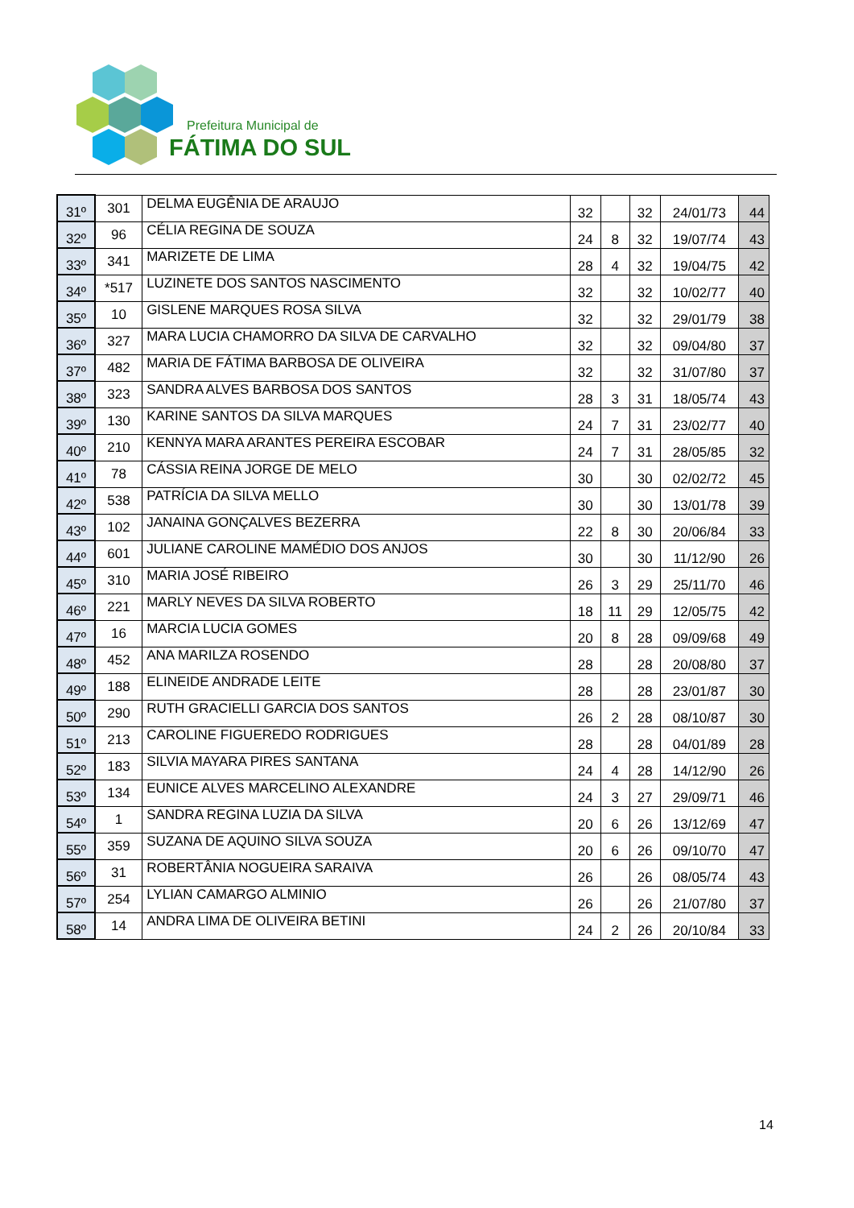Prefeitura Municipal de
FÁTIMA DO SUL
| 31º | 301 | DELMA EUGÊNIA DE ARAUJO | 32 | | 32 | 24/01/73 | 44 |
| 32º | 96 | CÉLIA REGINA DE SOUZA | 24 | 8 | 32 | 19/07/74 | 43 |
| 33º | 341 | MARIZETE DE LIMA | 28 | 4 | 32 | 19/04/75 | 42 |
| 34º | *517 | LUZINETE DOS SANTOS NASCIMENTO | 32 | | 32 | 10/02/77 | 40 |
| 35º | 10 | GISLENE MARQUES ROSA SILVA | 32 | | 32 | 29/01/79 | 38 |
| 36º | 327 | MARA LUCIA CHAMORRO DA SILVA DE CARVALHO | 32 | | 32 | 09/04/80 | 37 |
| 37º | 482 | MARIA DE FÁTIMA BARBOSA DE OLIVEIRA | 32 | | 32 | 31/07/80 | 37 |
| 38º | 323 | SANDRA ALVES BARBOSA DOS SANTOS | 28 | 3 | 31 | 18/05/74 | 43 |
| 39º | 130 | KARINE SANTOS DA SILVA MARQUES | 24 | 7 | 31 | 23/02/77 | 40 |
| 40º | 210 | KENNYA MARA ARANTES PEREIRA ESCOBAR | 24 | 7 | 31 | 28/05/85 | 32 |
| 41º | 78 | CÁSSIA REINA JORGE DE MELO | 30 | | 30 | 02/02/72 | 45 |
| 42º | 538 | PATRÍCIA DA SILVA MELLO | 30 | | 30 | 13/01/78 | 39 |
| 43º | 102 | JANAINA GONÇALVES BEZERRA | 22 | 8 | 30 | 20/06/84 | 33 |
| 44º | 601 | JULIANE CAROLINE MAMÉDIO DOS ANJOS | 30 | | 30 | 11/12/90 | 26 |
| 45º | 310 | MARIA JOSÉ RIBEIRO | 26 | 3 | 29 | 25/11/70 | 46 |
| 46º | 221 | MARLY NEVES DA SILVA ROBERTO | 18 | 11 | 29 | 12/05/75 | 42 |
| 47º | 16 | MARCIA LUCIA GOMES | 20 | 8 | 28 | 09/09/68 | 49 |
| 48º | 452 | ANA MARILZA ROSENDO | 28 | | 28 | 20/08/80 | 37 |
| 49º | 188 | ELINEIDE ANDRADE LEITE | 28 | | 28 | 23/01/87 | 30 |
| 50º | 290 | RUTH GRACIELLI GARCIA DOS SANTOS | 26 | 2 | 28 | 08/10/87 | 30 |
| 51º | 213 | CAROLINE FIGUEREDO RODRIGUES | 28 | | 28 | 04/01/89 | 28 |
| 52º | 183 | SILVIA MAYARA PIRES SANTANA | 24 | 4 | 28 | 14/12/90 | 26 |
| 53º | 134 | EUNICE ALVES MARCELINO ALEXANDRE | 24 | 3 | 27 | 29/09/71 | 46 |
| 54º | 1 | SANDRA REGINA LUZIA DA SILVA | 20 | 6 | 26 | 13/12/69 | 47 |
| 55º | 359 | SUZANA DE AQUINO SILVA SOUZA | 20 | 6 | 26 | 09/10/70 | 47 |
| 56º | 31 | ROBERTÂNIA NOGUEIRA SARAIVA | 26 | | 26 | 08/05/74 | 43 |
| 57º | 254 | LYLIAN CAMARGO ALMINIO | 26 | | 26 | 21/07/80 | 37 |
| 58º | 14 | ANDRA LIMA DE OLIVEIRA BETINI | 24 | 2 | 26 | 20/10/84 | 33 |
14